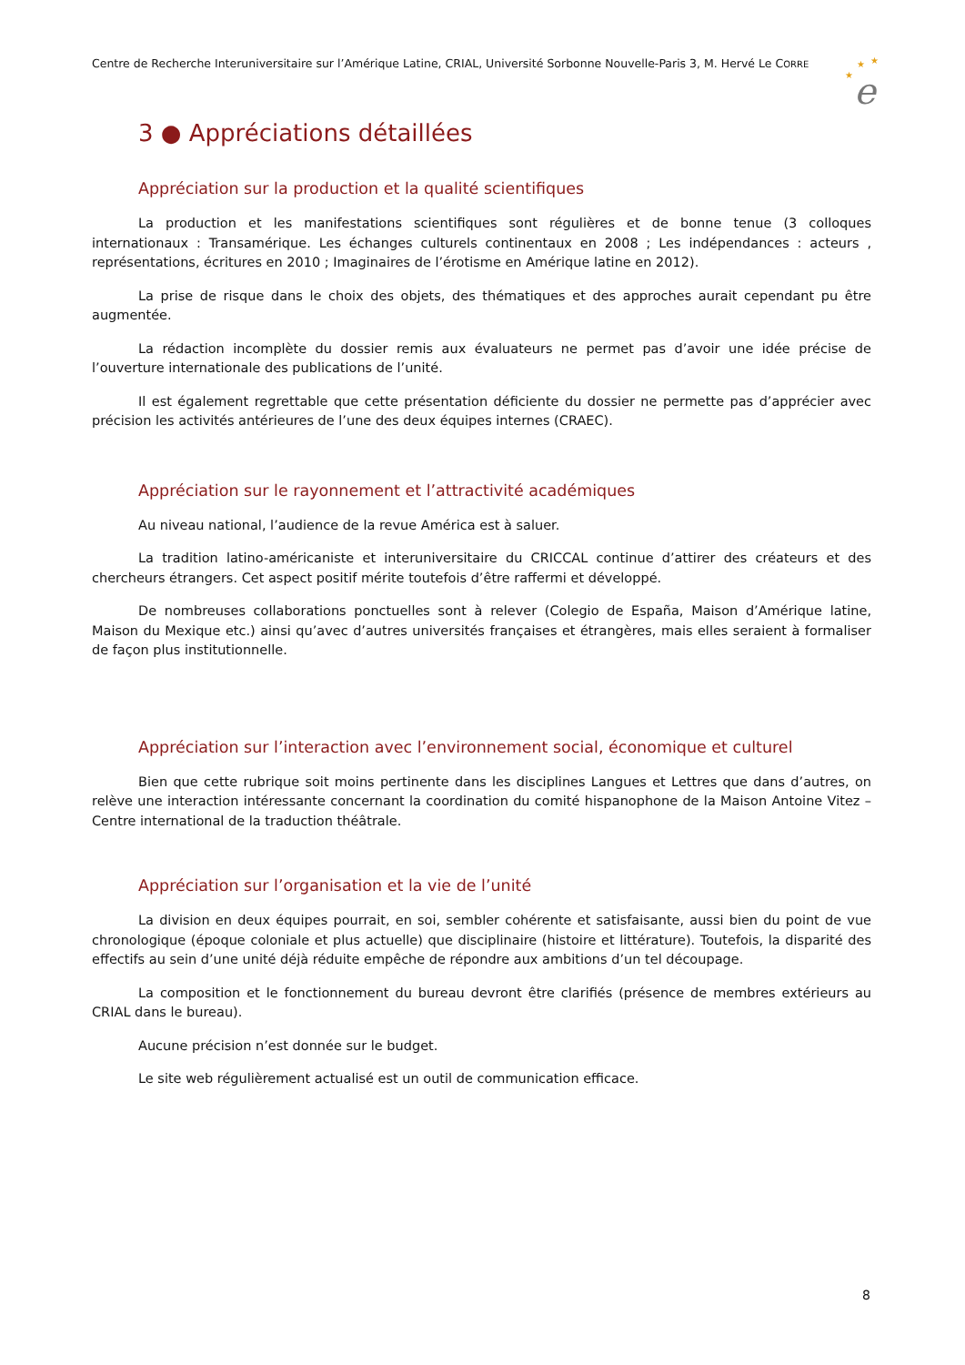Centre de Recherche Interuniversitaire sur l’Amérique Latine, CRIAL, Université Sorbonne Nouvelle-Paris 3, M. Hervé Le CORRE
★
★
★
e
3 ● Appréciations détaillées
Appréciation sur la production et la qualité scientifiques
La production et les manifestations scientifiques sont régulières et de bonne tenue (3 colloques internationaux : Transamérique. Les échanges culturels continentaux en 2008 ; Les indépendances : acteurs , représentations, écritures en 2010 ; Imaginaires de l’érotisme en Amérique latine en 2012).
La prise de risque dans le choix des objets, des thématiques et des approches aurait cependant pu être augmentée.
La rédaction incomplète du dossier remis aux évaluateurs ne permet pas d’avoir une idée précise de l’ouverture internationale des publications de l’unité.
Il est également regrettable que cette présentation déficiente du dossier ne permette pas d’apprécier avec précision les activités antérieures de l’une des deux équipes internes (CRAEC).
Appréciation sur le rayonnement et l’attractivité académiques
Au niveau national, l’audience de la revue América est à saluer.
La tradition latino-américaniste et interuniversitaire du CRICCAL continue d’attirer des créateurs et des chercheurs étrangers. Cet aspect positif mérite toutefois d’être raffermi et développé.
De nombreuses collaborations ponctuelles sont à relever (Colegio de España, Maison d’Amérique latine, Maison du Mexique etc.) ainsi qu’avec d’autres universités françaises et étrangères, mais elles seraient à formaliser de façon plus institutionnelle.
Appréciation sur l’interaction avec l’environnement social, économique et culturel
Bien que cette rubrique soit moins pertinente dans les disciplines Langues et Lettres que dans d’autres, on relève une interaction intéressante concernant la coordination du comité hispanophone de la Maison Antoine Vitez – Centre international de la traduction théâtrale.
Appréciation sur l’organisation et la vie de l’unité
La division en deux équipes pourrait, en soi, sembler cohérente et satisfaisante, aussi bien du point de vue chronologique (époque coloniale et plus actuelle) que disciplinaire (histoire et littérature). Toutefois, la disparité des effectifs au sein d’une unité déjà réduite empêche de répondre aux ambitions d’un tel découpage.
La composition et le fonctionnement du bureau devront être clarifiés (présence de membres extérieurs au CRIAL dans le bureau).
Aucune précision n’est donnée sur le budget.
Le site web régulièrement actualisé est un outil de communication efficace.
8